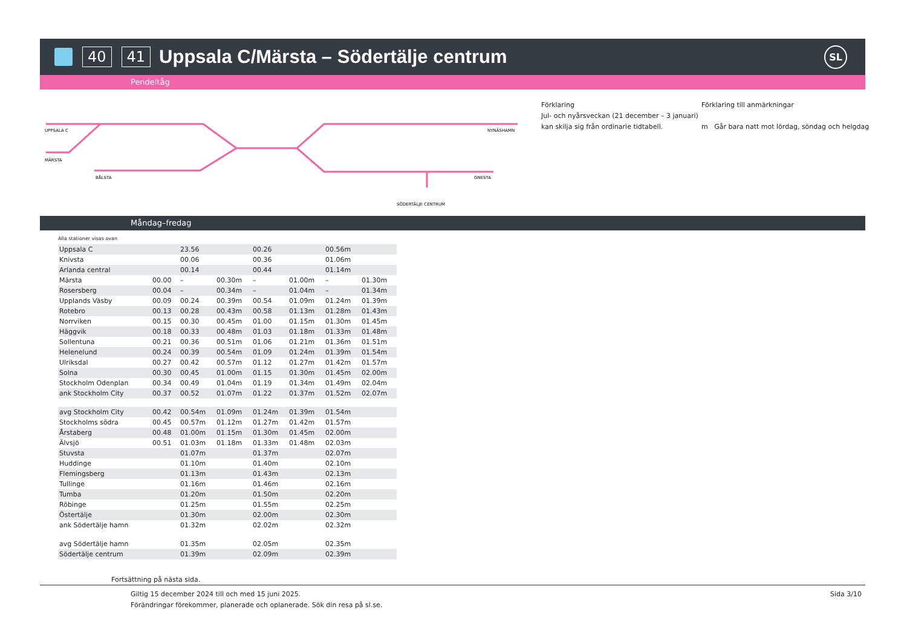40 41
Uppsala C/Märsta – Södertälje centrum
SL
Pendeltåg
UPPSALA C
MÄRSTA
BÅLSTA
NYNÄSHAMN
GNESTA
SÖDERTÄLJE CENTRUM
Förklaring
Jul- och nyårsveckan (21 december – 3 januari)
kan skilja sig från ordinarie tidtabell.
Förklaring till anmärkningar
m Går bara natt mot lördag, söndag och helgdag
Måndag–fredag
Alla stationer visas ovan
| Uppsala C | | 23.56 | | 00.26 | | 00.56m | |
| Knivsta | | 00.06 | | 00.36 | | 01.06m | |
| Arlanda central | | 00.14 | | 00.44 | | 01.14m | |
| Märsta | 00.00 | – | 00.30m | – | 01.00m | – | 01.30m |
| Rosersberg | 00.04 | – | 00.34m | – | 01.04m | – | 01.34m |
| Upplands Väsby | 00.09 | 00.24 | 00.39m | 00.54 | 01.09m | 01.24m | 01.39m |
| Rotebro | 00.13 | 00.28 | 00.43m | 00.58 | 01.13m | 01.28m | 01.43m |
| Norrviken | 00.15 | 00.30 | 00.45m | 01.00 | 01.15m | 01.30m | 01.45m |
| Häggvik | 00.18 | 00.33 | 00.48m | 01.03 | 01.18m | 01.33m | 01.48m |
| Sollentuna | 00.21 | 00.36 | 00.51m | 01.06 | 01.21m | 01.36m | 01.51m |
| Helenelund | 00.24 | 00.39 | 00.54m | 01.09 | 01.24m | 01.39m | 01.54m |
| Ulriksdal | 00.27 | 00.42 | 00.57m | 01.12 | 01.27m | 01.42m | 01.57m |
| Solna | 00.30 | 00.45 | 01.00m | 01.15 | 01.30m | 01.45m | 02.00m |
| Stockholm Odenplan | 00.34 | 00.49 | 01.04m | 01.19 | 01.34m | 01.49m | 02.04m |
| ank Stockholm City | 00.37 | 00.52 | 01.07m | 01.22 | 01.37m | 01.52m | 02.07m |
| avg Stockholm City | 00.42 | 00.54m | 01.09m | 01.24m | 01.39m | 01.54m | |
| Stockholms södra | 00.45 | 00.57m | 01.12m | 01.27m | 01.42m | 01.57m | |
| Årstaberg | 00.48 | 01.00m | 01.15m | 01.30m | 01.45m | 02.00m | |
| Älvsjö | 00.51 | 01.03m | 01.18m | 01.33m | 01.48m | 02.03m | |
| Stuvsta | | 01.07m | | 01.37m | | 02.07m | |
| Huddinge | | 01.10m | | 01.40m | | 02.10m | |
| Flemingsberg | | 01.13m | | 01.43m | | 02.13m | |
| Tullinge | | 01.16m | | 01.46m | | 02.16m | |
| Tumba | | 01.20m | | 01.50m | | 02.20m | |
| Röbinge | | 01.25m | | 01.55m | | 02.25m | |
| Östertälje | | 01.30m | | 02.00m | | 02.30m | |
| ank Södertälje hamn | | 01.32m | | 02.02m | | 02.32m | |
| avg Södertälje hamn | | 01.35m | | 02.05m | | 02.35m | |
| Södertälje centrum | | 01.39m | | 02.09m | | 02.39m | |
Fortsättning på nästa sida.
Giltig 15 december 2024 till och med 15 juni 2025. Sida 3/10
Förändringar förekommer, planerade och oplanerade. Sök din resa på sl.se.